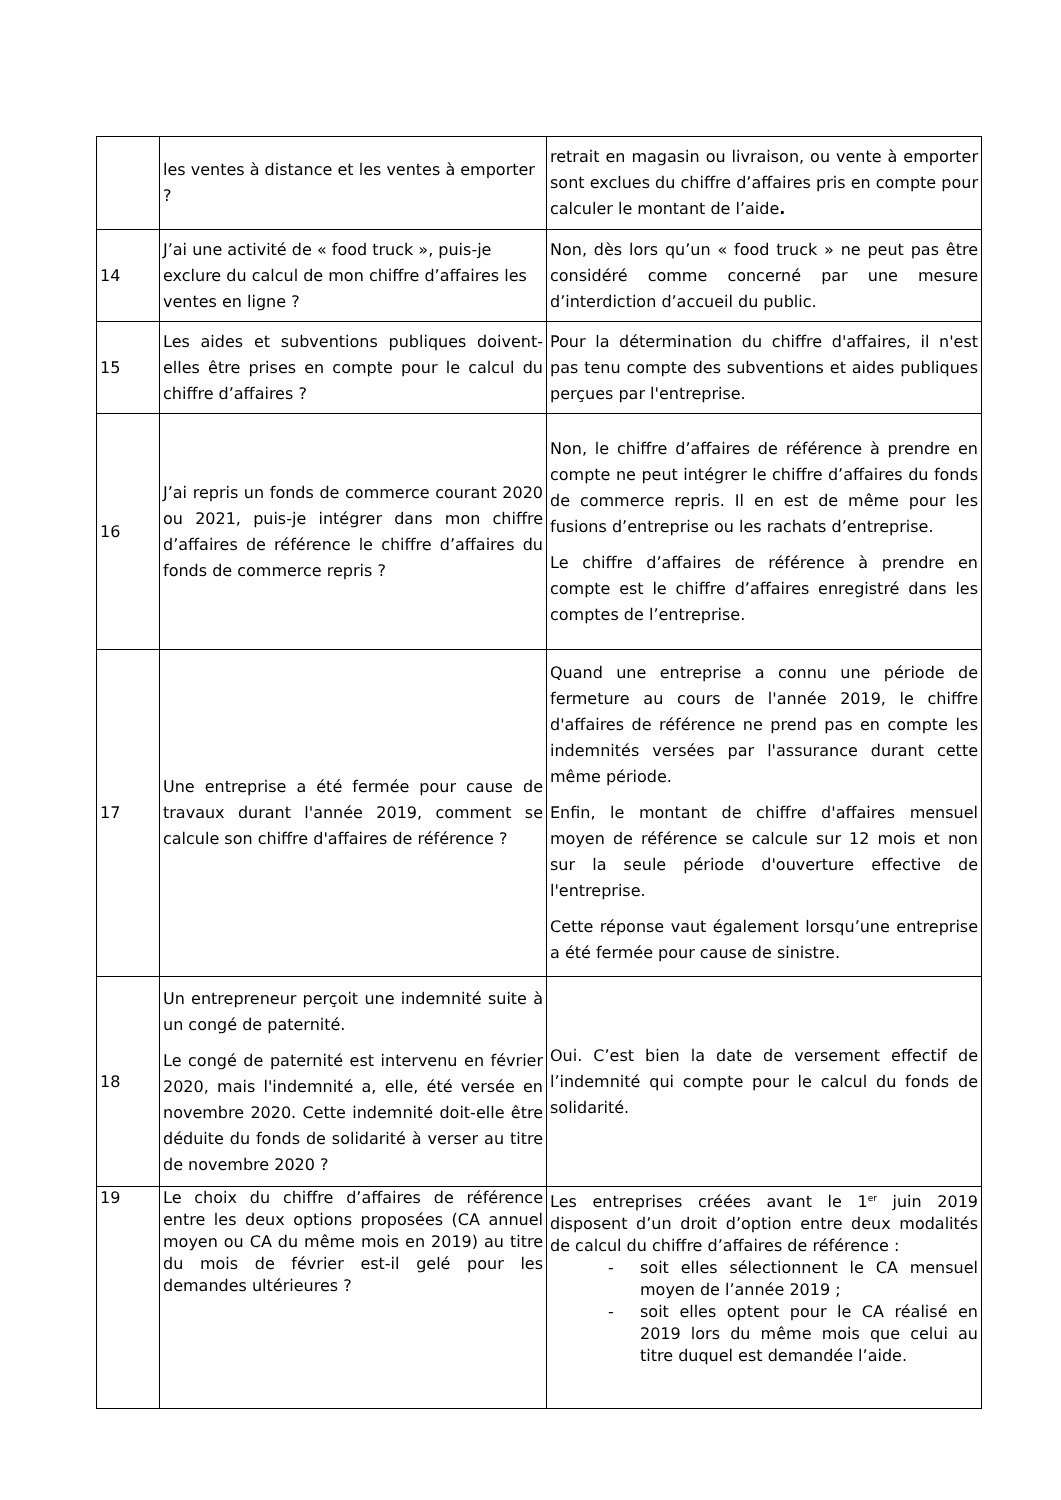| | les ventes à distance et les ventes à emporter ? | retrait en magasin ou livraison, ou vente à emporter sont exclues du chiffre d’affaires pris en compte pour calculer le montant de l’aide . |
| 14 | J’ai une activité de « food truck », puis-je exclure du calcul de mon chiffre d’affaires les ventes en ligne ? | Non, dès lors qu’un « food truck » ne peut pas être considéré comme concerné par une mesure d’interdiction d’accueil du public. |
| 15 | Les aides et subventions publiques doivent-elles être prises en compte pour le calcul du chiffre d’affaires ? | Pour la détermination du chiffre d'affaires, il n'est pas tenu compte des subventions et aides publiques perçues par l'entreprise. |
| 16 | J’ai repris un fonds de commerce courant 2020 ou 2021, puis-je intégrer dans mon chiffre d’affaires de référence le chiffre d’affaires du fonds de commerce repris ? | Non, le chiffre d’affaires de référence à prendre en compte ne peut intégrer le chiffre d’affaires du fonds de commerce repris. Il en est de même pour les fusions d’entreprise ou les rachats d’entreprise. Le chiffre d’affaires de référence à prendre en compte est le chiffre d’affaires enregistré dans les comptes de l’entreprise. |
| 17 | Une entreprise a été fermée pour cause de travaux durant l'année 2019, comment se calcule son chiffre d'affaires de référence ? | Quand une entreprise a connu une période de fermeture au cours de l'année 2019, le chiffre d'affaires de référence ne prend pas en compte les indemnités versées par l'assurance durant cette même période. Enfin, le montant de chiffre d'affaires mensuel moyen de référence se calcule sur 12 mois et non sur la seule période d'ouverture effective de l'entreprise. Cette réponse vaut également lorsqu’une entreprise a été fermée pour cause de sinistre. |
| 18 | Un entrepreneur perçoit une indemnité suite à un congé de paternité. Le congé de paternité est intervenu en février 2020, mais l'indemnité a, elle, été versée en novembre 2020. Cette indemnité doit-elle être déduite du fonds de solidarité à verser au titre de novembre 2020 ? | Oui. C’est bien la date de versement effectif de l’indemnité qui compte pour le calcul du fonds de solidarité. |
| 19 | Le choix du chiffre d’affaires de référence entre les deux options proposées (CA annuel moyen ou CA du même mois en 2019) au titre du mois de février est-il gelé pour les demandes ultérieures ? | Les entreprises créées avant le 1<sup>er</sup> juin 2019 disposent d’un droit d’option entre deux modalités de calcul du chiffre d’affaires de référence : - soit elles sélectionnent le CA mensuel moyen de l’année 2019 ; - soit elles optent pour le CA réalisé en 2019 lors du même mois que celui au titre duquel est demandée l’aide. |